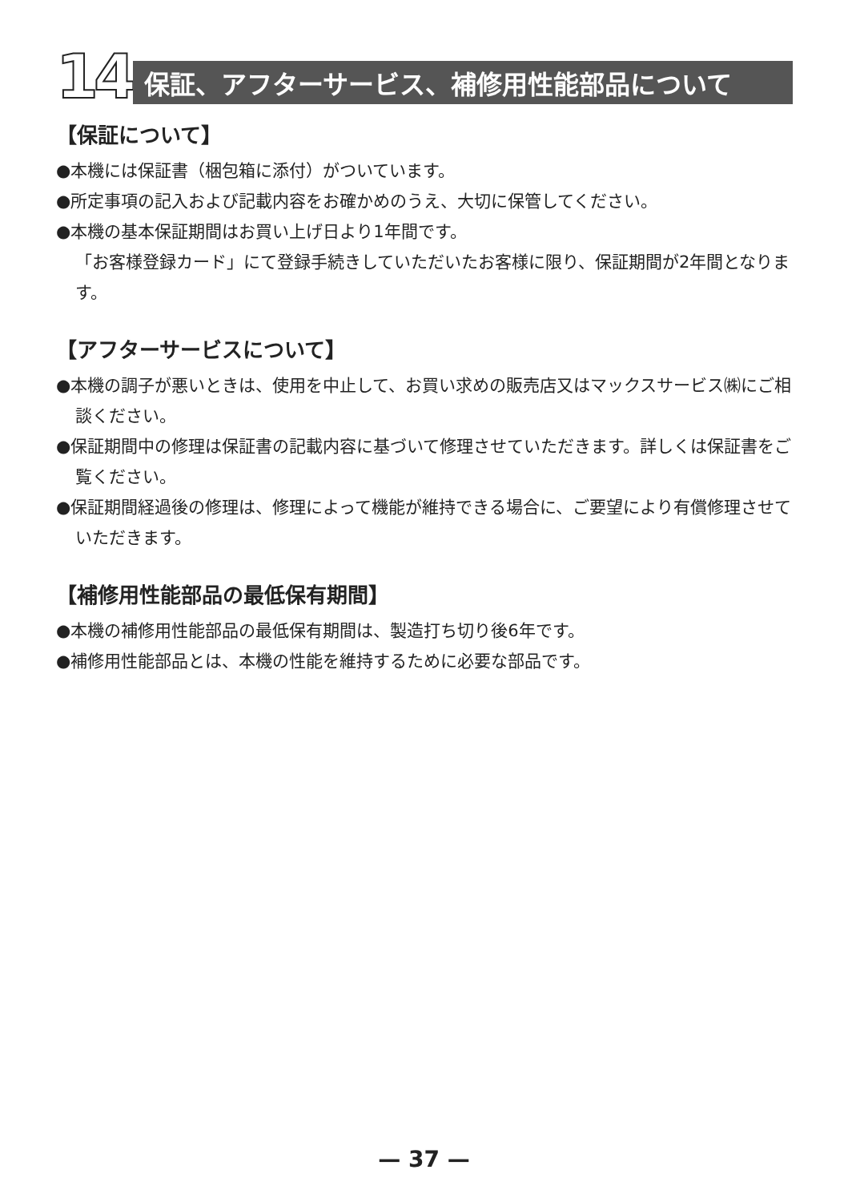14
保証、アフターサービス、補修用性能部品について
【保証について】
●本機には保証書（梱包箱に添付）がついています。
●所定事項の記入および記載内容をお確かめのうえ、大切に保管してください。
●本機の基本保証期間はお買い上げ日より1年間です。
「お客様登録カード」にて登録手続きしていただいたお客様に限り、保証期間が2年間となります。
【アフターサービスについて】
●本機の調子が悪いときは、使用を中止して、お買い求めの販売店又はマックスサービス㈱にご相談ください。
●保証期間中の修理は保証書の記載内容に基づいて修理させていただきます。詳しくは保証書をご覧ください。
●保証期間経過後の修理は、修理によって機能が維持できる場合に、ご要望により有償修理させていただきます。
【補修用性能部品の最低保有期間】
●本機の補修用性能部品の最低保有期間は、製造打ち切り後6年です。
●補修用性能部品とは、本機の性能を維持するために必要な部品です。
— 37 —